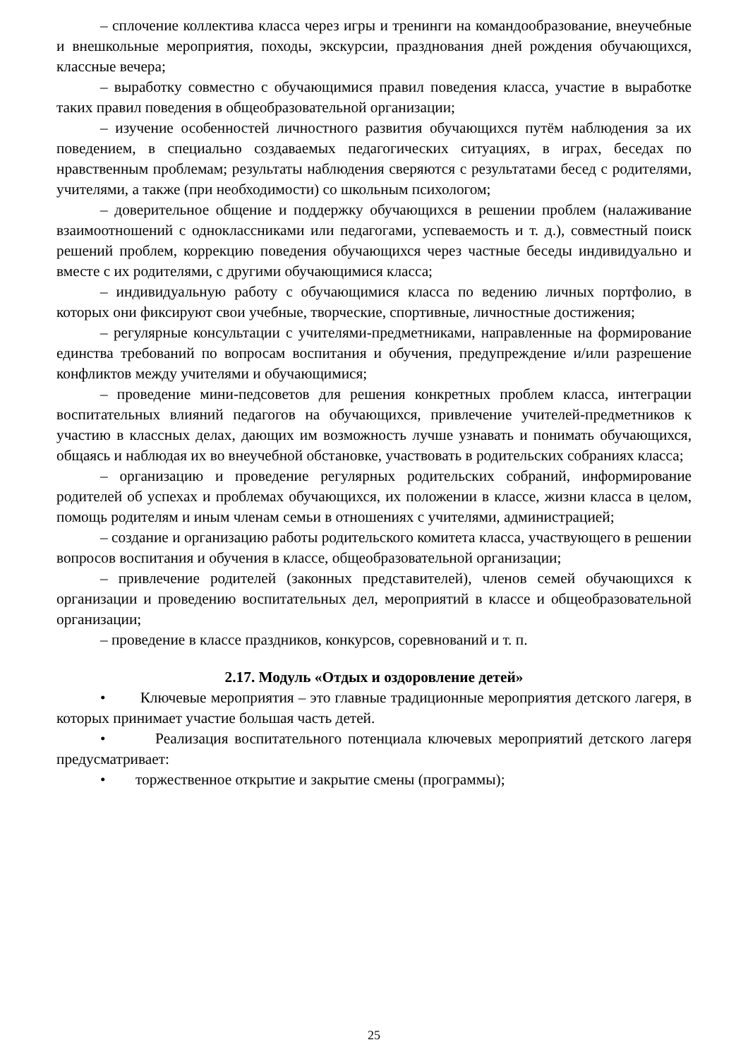– сплочение коллектива класса через игры и тренинги на командообразование, внеучебные и внешкольные мероприятия, походы, экскурсии, празднования дней рождения обучающихся, классные вечера;
– выработку совместно с обучающимися правил поведения класса, участие в выработке таких правил поведения в общеобразовательной организации;
– изучение особенностей личностного развития обучающихся путём наблюдения за их поведением, в специально создаваемых педагогических ситуациях, в играх, беседах по нравственным проблемам; результаты наблюдения сверяются с результатами бесед с родителями, учителями, а также (при необходимости) со школьным психологом;
– доверительное общение и поддержку обучающихся в решении проблем (налаживание взаимоотношений с одноклассниками или педагогами, успеваемость и т. д.), совместный поиск решений проблем, коррекцию поведения обучающихся через частные беседы индивидуально и вместе с их родителями, с другими обучающимися класса;
– индивидуальную работу с обучающимися класса по ведению личных портфолио, в которых они фиксируют свои учебные, творческие, спортивные, личностные достижения;
– регулярные консультации с учителями-предметниками, направленные на формирование единства требований по вопросам воспитания и обучения, предупреждение и/или разрешение конфликтов между учителями и обучающимися;
– проведение мини-педсоветов для решения конкретных проблем класса, интеграции воспитательных влияний педагогов на обучающихся, привлечение учителей-предметников к участию в классных делах, дающих им возможность лучше узнавать и понимать обучающихся, общаясь и наблюдая их во внеучебной обстановке, участвовать в родительских собраниях класса;
– организацию и проведение регулярных родительских собраний, информирование родителей об успехах и проблемах обучающихся, их положении в классе, жизни класса в целом, помощь родителям и иным членам семьи в отношениях с учителями, администрацией;
– создание и организацию работы родительского комитета класса, участвующего в решении вопросов воспитания и обучения в классе, общеобразовательной организации;
– привлечение родителей (законных представителей), членов семей обучающихся к организации и проведению воспитательных дел, мероприятий в классе и общеобразовательной организации;
– проведение в классе праздников, конкурсов, соревнований и т. п.
2.17. Модуль «Отдых и оздоровление детей»
• Ключевые мероприятия – это главные традиционные мероприятия детского лагеря, в которых принимает участие большая часть детей.
• Реализация воспитательного потенциала ключевых мероприятий детского лагеря предусматривает:
• торжественное открытие и закрытие смены (программы);
25